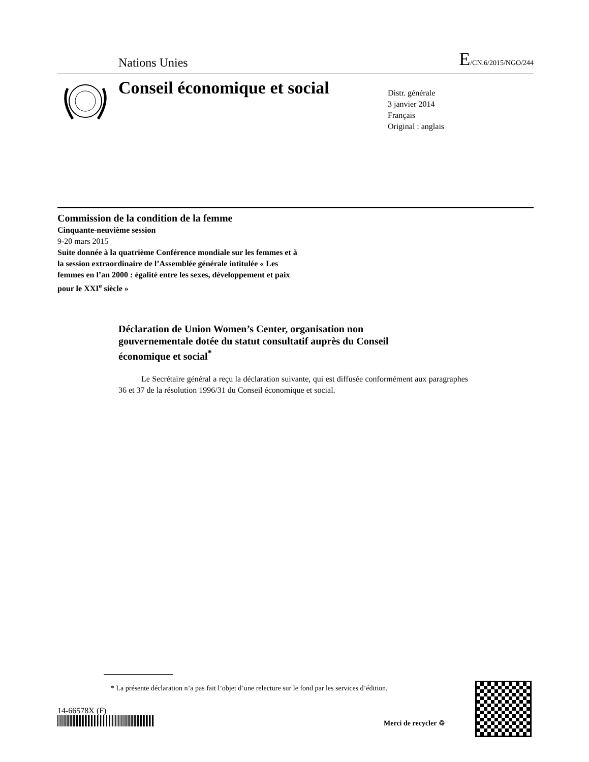Nations Unies E/CN.6/2015/NGO/244
Conseil économique et social
Distr. générale
3 janvier 2014
Français
Original : anglais
Commission de la condition de la femme
Cinquante-neuvième session
9-20 mars 2015
Suite donnée à la quatrième Conférence mondiale sur les femmes et à la session extraordinaire de l’Assemblée générale intitulée « Les femmes en l’an 2000 : égalité entre les sexes, développement et paix pour le XXI<sup>e</sup> siècle »
Déclaration de Union Women’s Center, organisation non gouvernementale dotée du statut consultatif auprès du Conseil économique et social<sup>*</sup>
Le Secrétaire général a reçu la déclaration suivante, qui est diffusée conformément aux paragraphes 36 et 37 de la résolution 1996/31 du Conseil économique et social.
* La présente déclaration n’a pas fait l’objet d’une relecture sur le fond par les services d’édition.
14-66578X (F)
Merci de recycler ♲